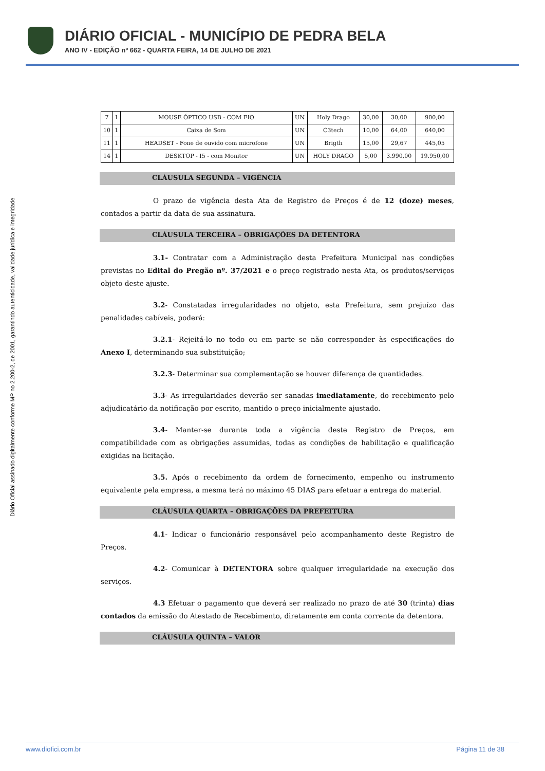DIÁRIO OFICIAL - MUNICÍPIO DE PEDRA BELA
ANO IV - EDIÇÃO nº 662 - QUARTA FEIRA, 14 DE JULHO DE 2021
Diário Oficial assinado digitalmente conforme MP no 2.200-2, de 2001, garantindo autenticidade, validade jurídica e integridade
| 7 | 1 | MOUSE ÓPTICO USB - COM FIO | UN | Holy Drago | 30,00 | 30,00 | 900,00 |
| 10 | 1 | Caixa de Som | UN | C3tech | 10,00 | 64,00 | 640,00 |
| 11 | 1 | HEADSET - Fone de ouvido com microfone | UN | Brigth | 15,00 | 29,67 | 445,05 |
| 14 | 1 | DESKTOP - I5 - com Monitor | UN | HOLY DRAGO | 5,00 | 3.990,00 | 19.950,00 |
CLÁUSULA SEGUNDA – VIGÊNCIA
O prazo de vigência desta Ata de Registro de Preços é de 12 (doze) meses, contados a partir da data de sua assinatura.
CLÁUSULA TERCEIRA – OBRIGAÇÕES DA DETENTORA
3.1- Contratar com a Administração desta Prefeitura Municipal nas condições previstas no Edital do Pregão nº. 37/2021 e o preço registrado nesta Ata, os produtos/serviços objeto deste ajuste.
3.2- Constatadas irregularidades no objeto, esta Prefeitura, sem prejuízo das penalidades cabíveis, poderá:
3.2.1- Rejeitá-lo no todo ou em parte se não corresponder às especificações do Anexo I, determinando sua substituição;
3.2.3- Determinar sua complementação se houver diferença de quantidades.
3.3- As irregularidades deverão ser sanadas imediatamente, do recebimento pelo adjudicatário da notificação por escrito, mantido o preço inicialmente ajustado.
3.4- Manter-se durante toda a vigência deste Registro de Preços, em compatibilidade com as obrigações assumidas, todas as condições de habilitação e qualificação exigidas na licitação.
3.5. Após o recebimento da ordem de fornecimento, empenho ou instrumento equivalente pela empresa, a mesma terá no máximo 45 DIAS para efetuar a entrega do material.
CLÁUSULA QUARTA – OBRIGAÇÕES DA PREFEITURA
4.1- Indicar o funcionário responsável pelo acompanhamento deste Registro de Preços.
4.2- Comunicar à DETENTORA sobre qualquer irregularidade na execução dos serviços.
4.3 Efetuar o pagamento que deverá ser realizado no prazo de até 30 (trinta) dias contados da emissão do Atestado de Recebimento, diretamente em conta corrente da detentora.
CLÁUSULA QUINTA – VALOR
www.diofici.com.br Página 11 de 38